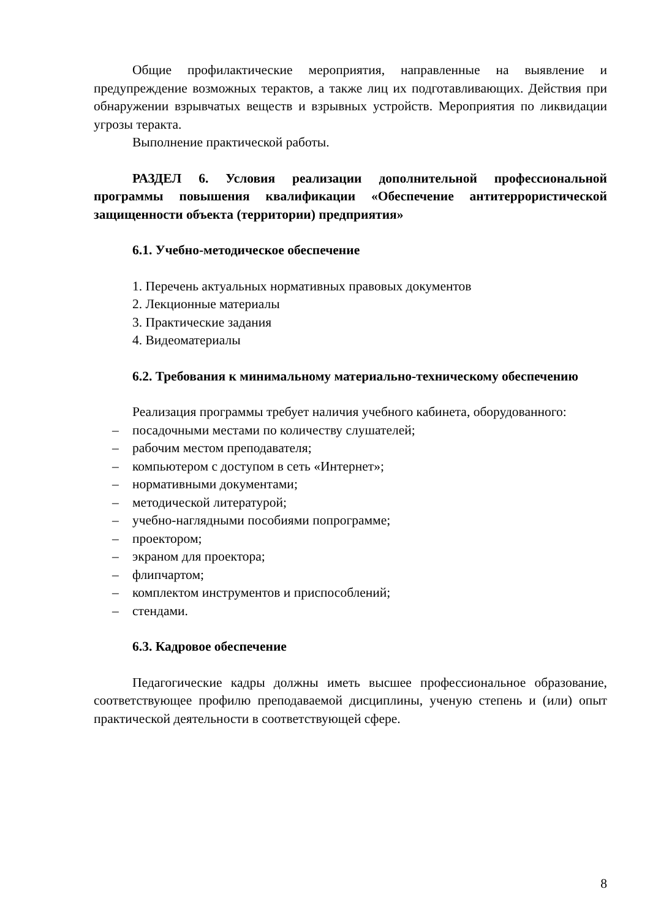Общие профилактические мероприятия, направленные на выявление и предупреждение возможных терактов, а также лиц их подготавливающих. Действия при обнаружении взрывчатых веществ и взрывных устройств. Мероприятия по ликвидации угрозы теракта.
Выполнение практической работы.
РАЗДЕЛ 6. Условия реализации дополнительной профессиональной программы повышения квалификации «Обеспечение антитеррористической защищенности объекта (территории) предприятия»
6.1. Учебно-методическое обеспечение
1. Перечень актуальных нормативных правовых документов
2. Лекционные материалы
3. Практические задания
4. Видеоматериалы
6.2. Требования к минимальному материально-техническому обеспечению
Реализация программы требует наличия учебного кабинета, оборудованного:
– посадочными местами по количеству слушателей;
– рабочим местом преподавателя;
– компьютером с доступом в сеть «Интернет»;
– нормативными документами;
– методической литературой;
– учебно-наглядными пособиями попрограмме;
– проектором;
– экраном для проектора;
– флипчартом;
– комплектом инструментов и приспособлений;
– стендами.
6.3. Кадровое обеспечение
Педагогические кадры должны иметь высшее профессиональное образование, соответствующее профилю преподаваемой дисциплины, ученую степень и (или) опыт практической деятельности в соответствующей сфере.
8